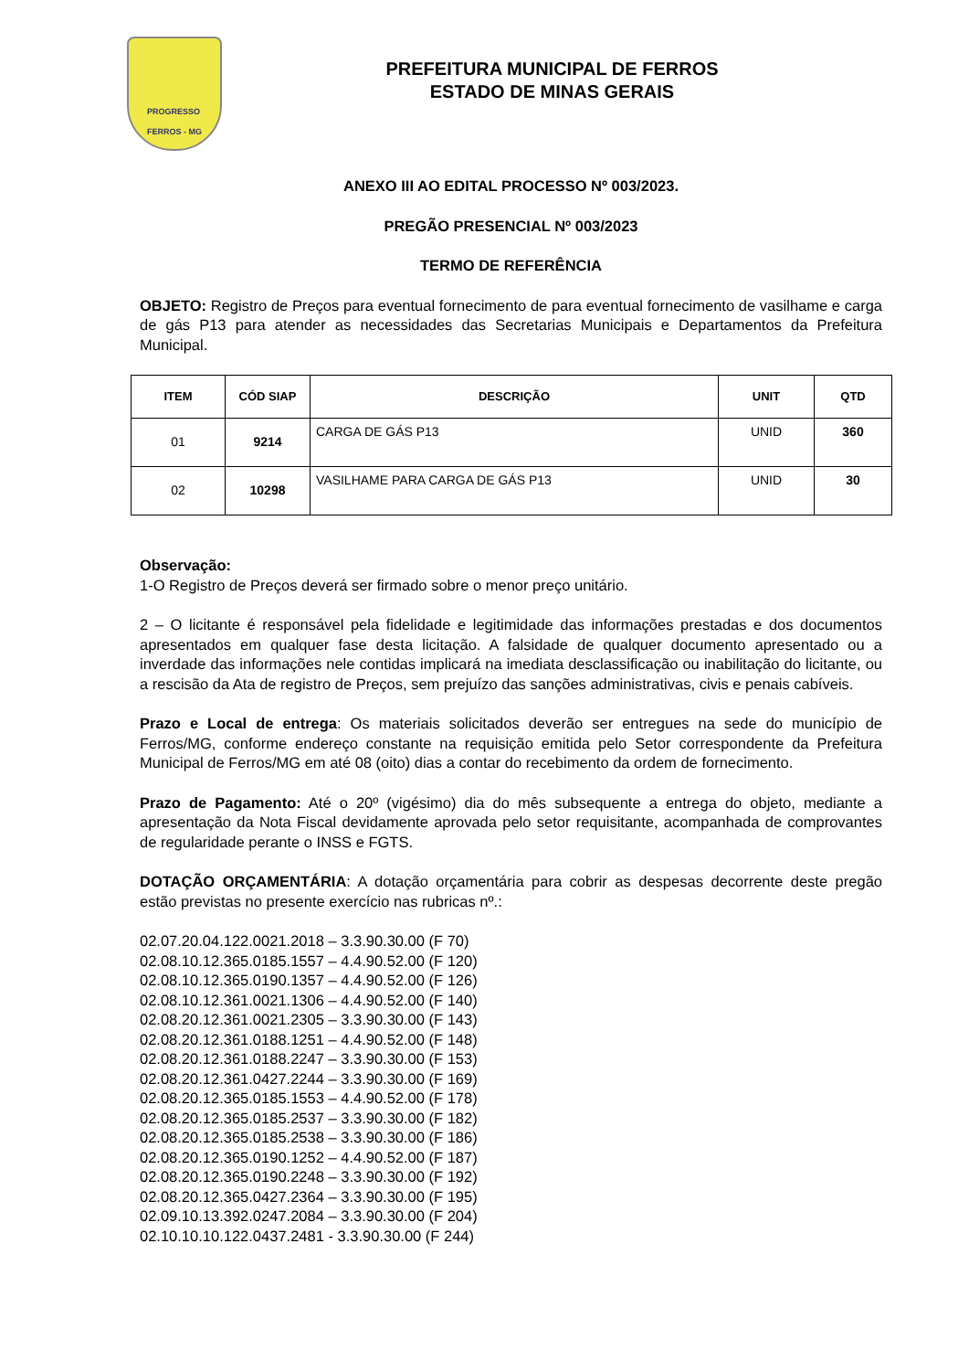PROGRESSO
FERROS - MG
PREFEITURA MUNICIPAL DE FERROS
ESTADO DE MINAS GERAIS
ANEXO III AO EDITAL PROCESSO Nº 003/2023.
PREGÃO PRESENCIAL Nº 003/2023
TERMO DE REFERÊNCIA
OBJETO: Registro de Preços para eventual fornecimento de para eventual fornecimento de vasilhame e carga de gás P13 para atender as necessidades das Secretarias Municipais e Departamentos da Prefeitura Municipal.
| ITEM | CÓD SIAP | DESCRIÇÃO | UNIT | QTD |
| --- | --- | --- | --- | --- |
| 01 | 9214 | CARGA DE GÁS P13 | UNID | 360 |
| 02 | 10298 | VASILHAME PARA CARGA DE GÁS P13 | UNID | 30 |
Observação:
1-O Registro de Preços deverá ser firmado sobre o menor preço unitário.
2 – O licitante é responsável pela fidelidade e legitimidade das informações prestadas e dos documentos apresentados em qualquer fase desta licitação. A falsidade de qualquer documento apresentado ou a inverdade das informações nele contidas implicará na imediata desclassificação ou inabilitação do licitante, ou a rescisão da Ata de registro de Preços, sem prejuízo das sanções administrativas, civis e penais cabíveis.
Prazo e Local de entrega: Os materiais solicitados deverão ser entregues na sede do município de Ferros/MG, conforme endereço constante na requisição emitida pelo Setor correspondente da Prefeitura Municipal de Ferros/MG em até 08 (oito) dias a contar do recebimento da ordem de fornecimento.
Prazo de Pagamento: Até o 20º (vigésimo) dia do mês subsequente a entrega do objeto, mediante a apresentação da Nota Fiscal devidamente aprovada pelo setor requisitante, acompanhada de comprovantes de regularidade perante o INSS e FGTS.
DOTAÇÃO ORÇAMENTÁRIA: A dotação orçamentária para cobrir as despesas decorrente deste pregão estão previstas no presente exercício nas rubricas nº.:
02.07.20.04.122.0021.2018 – 3.3.90.30.00 (F 70)
02.08.10.12.365.0185.1557 – 4.4.90.52.00 (F 120)
02.08.10.12.365.0190.1357 – 4.4.90.52.00 (F 126)
02.08.10.12.361.0021.1306 – 4.4.90.52.00 (F 140)
02.08.20.12.361.0021.2305 – 3.3.90.30.00 (F 143)
02.08.20.12.361.0188.1251 – 4.4.90.52.00 (F 148)
02.08.20.12.361.0188.2247 – 3.3.90.30.00 (F 153)
02.08.20.12.361.0427.2244 – 3.3.90.30.00 (F 169)
02.08.20.12.365.0185.1553 – 4.4.90.52.00 (F 178)
02.08.20.12.365.0185.2537 – 3.3.90.30.00 (F 182)
02.08.20.12.365.0185.2538 – 3.3.90.30.00 (F 186)
02.08.20.12.365.0190.1252 – 4.4.90.52.00 (F 187)
02.08.20.12.365.0190.2248 – 3.3.90.30.00 (F 192)
02.08.20.12.365.0427.2364 – 3.3.90.30.00 (F 195)
02.09.10.13.392.0247.2084 – 3.3.90.30.00 (F 204)
02.10.10.10.122.0437.2481 - 3.3.90.30.00 (F 244)